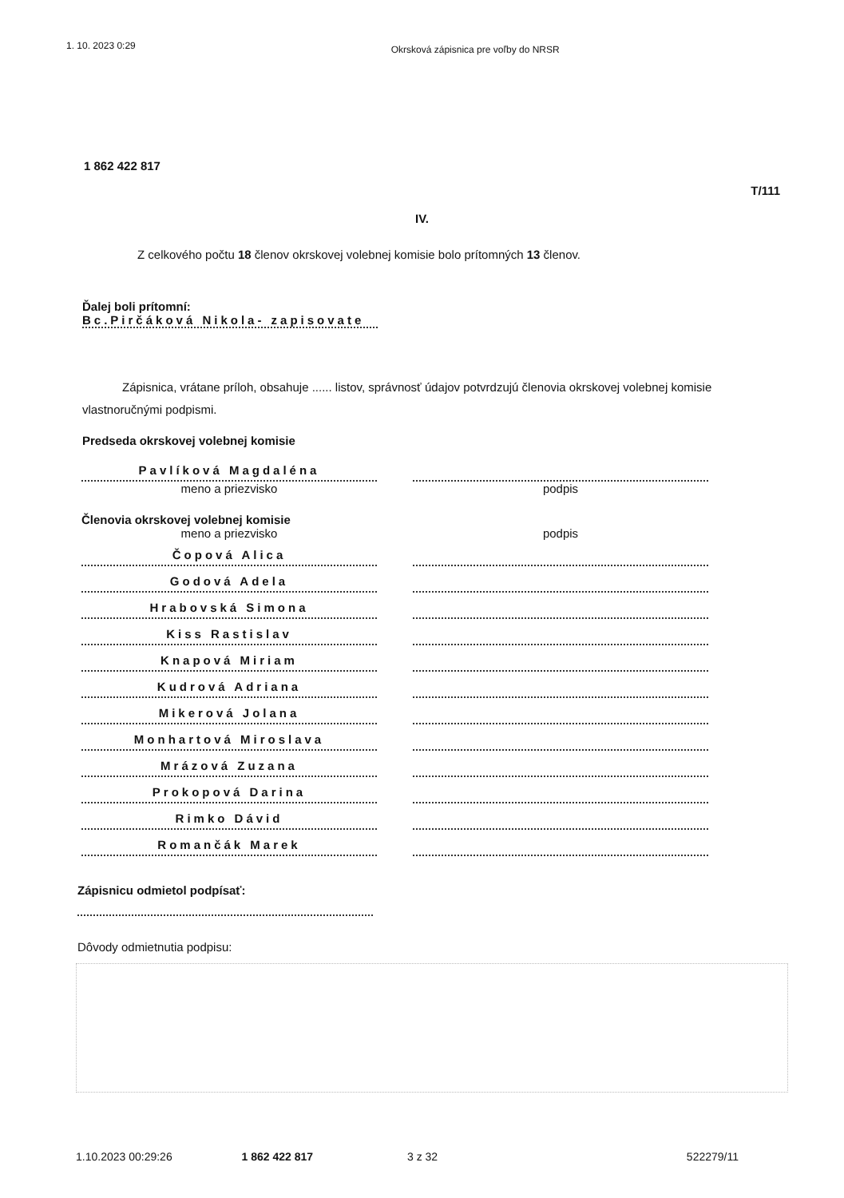1. 10. 2023 0:29 Okrsková zápisnica pre voľby do NRSR
1 862 422 817
T/111
IV.
Z celkového počtu 18 členov okrskovej volebnej komisie bolo prítomných 13 členov.
Ďalej boli prítomní:
Bc.Pirčáková Nikola- zapisovate
Zápisnica, vrátane príloh, obsahuje ...... listov, správnosť údajov potvrdzujú členovia okrskovej volebnej komisie vlastnoručnými podpismi.
Predseda okrskovej volebnej komisie
Pavlíková Magdaléna
meno a priezvisko podpis
Členovia okrskovej volebnej komisie
meno a priezvisko podpis
Čopová Alica
Godová Adela
Hrabovská Simona
Kiss Rastislav
Knapová Miriam
Kudrová Adriana
Mikerová Jolana
Monhartová Miroslava
Mrázová Zuzana
Prokopová Darina
Rimko Dávid
Romančák Marek
Zápisnicu odmietol podpísať:
Dôvody odmietnutia podpisu:
1.10.2023 00:29:26 1 862 422 817 3 z 32 522279/11